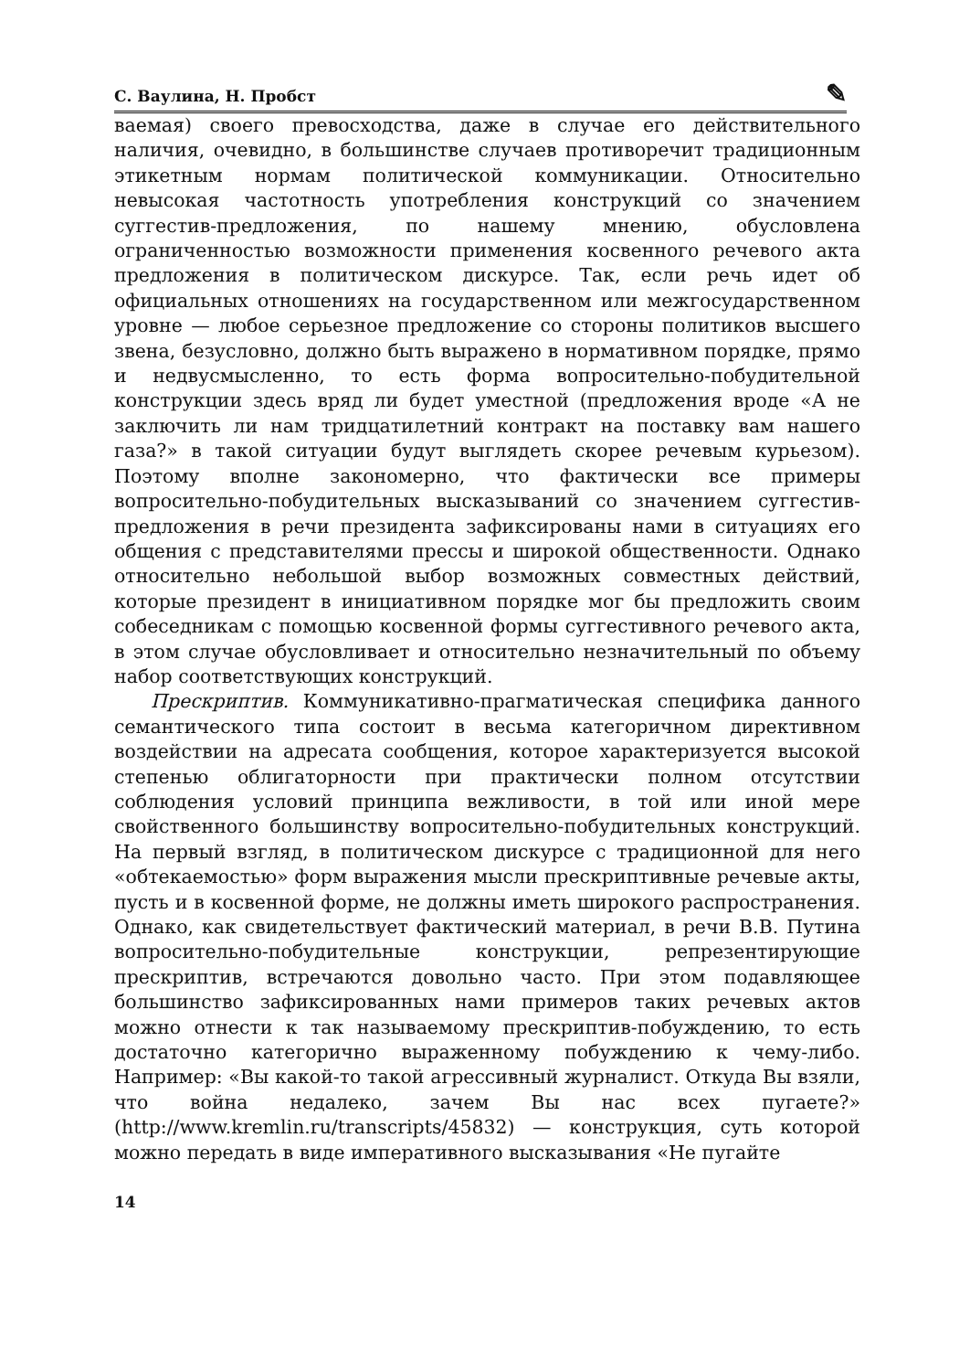С. Ваулина, Н. Пробст ✎
ваемая) своего превосходства, даже в случае его действительного наличия, очевидно, в большинстве случаев противоречит традиционным этикетным нормам политической коммуникации. Относительно невысокая частотность употребления конструкций со значением суггестив-предложения, по нашему мнению, обусловлена ограниченностью возможности применения косвенного речевого акта предложения в политическом дискурсе. Так, если речь идет об официальных отношениях на государственном или межгосударственном уровне — любое серьезное предложение со стороны политиков высшего звена, безусловно, должно быть выражено в нормативном порядке, прямо и недвусмысленно, то есть форма вопросительно-побудительной конструкции здесь вряд ли будет уместной (предложения вроде «А не заключить ли нам тридцатилетний контракт на поставку вам нашего газа?» в такой ситуации будут выглядеть скорее речевым курьезом). Поэтому вполне закономерно, что фактически все примеры вопросительно-побудительных высказываний со значением суггестив-предложения в речи президента зафиксированы нами в ситуациях его общения с представителями прессы и широкой общественности. Однако относительно небольшой выбор возможных совместных действий, которые президент в инициативном порядке мог бы предложить своим собеседникам с помощью косвенной формы суггестивного речевого акта, в этом случае обусловливает и относительно незначительный по объему набор соответствующих конструкций.
Прескриптив. Коммуникативно-прагматическая специфика данного семантического типа состоит в весьма категоричном директивном воздействии на адресата сообщения, которое характеризуется высокой степенью облигаторности при практически полном отсутствии соблюдения условий принципа вежливости, в той или иной мере свойственного большинству вопросительно-побудительных конструкций. На первый взгляд, в политическом дискурсе с традиционной для него «обтекаемостью» форм выражения мысли прескриптивные речевые акты, пусть и в косвенной форме, не должны иметь широкого распространения. Однако, как свидетельствует фактический материал, в речи В.В. Путина вопросительно-побудительные конструкции, репрезентирующие прескриптив, встречаются довольно часто. При этом подавляющее большинство зафиксированных нами примеров таких речевых актов можно отнести к так называемому прескриптив-побуждению, то есть достаточно категорично выраженному побуждению к чему-либо. Например: «Вы какой-то такой агрессивный журналист. Откуда Вы взяли, что война недалеко, зачем Вы нас всех пугаете?» (http://www.kremlin.ru/transcripts/45832) — конструкция, суть которой можно передать в виде императивного высказывания «Не пугайте
14